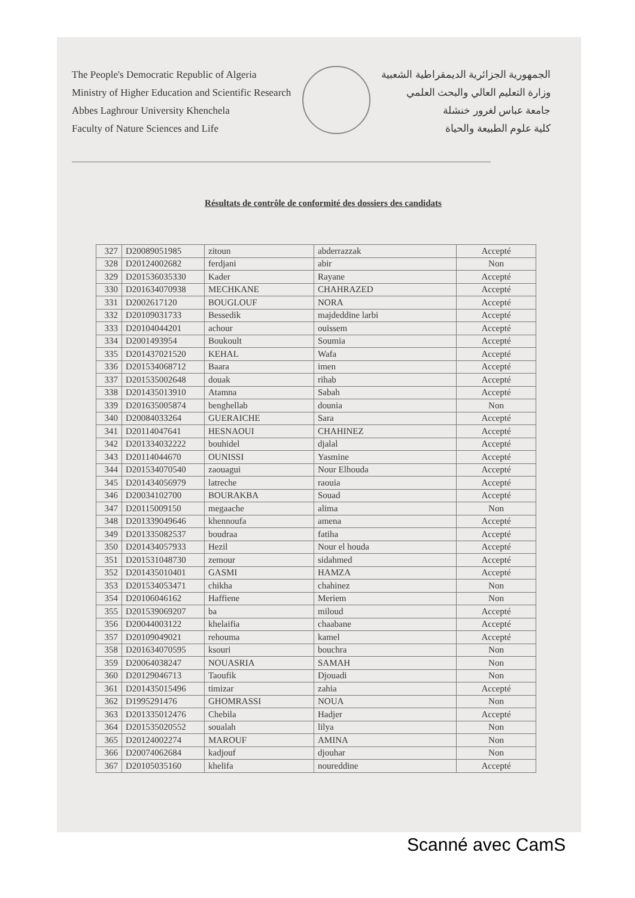The People's Democratic Republic of Algeria
Ministry of Higher Education and Scientific Research
Abbes Laghrour University Khenchela
Faculty of Nature Sciences and Life
الجمهورية الجزائرية الديمقراطية الشعبية
وزارة التعليم العالي والبحث العلمي
جامعة عباس لغرور خنشلة
كلية علوم الطبيعة والحياة
Résultats de contrôle de conformité des dossiers des candidats
| 327 | D20089051985 | zitoun | abderrazzak | Accepté |
| 328 | D20124002682 | ferdjani | abir | Non |
| 329 | D201536035330 | Kader | Rayane | Accepté |
| 330 | D201634070938 | MECHKANE | CHAHRAZED | Accepté |
| 331 | D2002617120 | BOUGLOUF | NORA | Accepté |
| 332 | D20109031733 | Bessedik | majdeddine larbi | Accepté |
| 333 | D20104044201 | achour | ouissem | Accepté |
| 334 | D2001493954 | Boukoult | Soumia | Accepté |
| 335 | D201437021520 | KEHAL | Wafa | Accepté |
| 336 | D201534068712 | Baara | imen | Accepté |
| 337 | D201535002648 | douak | rihab | Accepté |
| 338 | D201435013910 | Atamna | Sabah | Accepté |
| 339 | D201635005874 | benghellab | dounia | Non |
| 340 | D20084033264 | GUERAICHE | Sara | Accepté |
| 341 | D20114047641 | HESNAOUI | CHAHINEZ | Accepté |
| 342 | D201334032222 | bouhidel | djalal | Accepté |
| 343 | D20114044670 | OUNISSI | Yasmine | Accepté |
| 344 | D201534070540 | zaouagui | Nour Elhouda | Accepté |
| 345 | D201434056979 | latreche | raouia | Accepté |
| 346 | D20034102700 | BOURAKBA | Souad | Accepté |
| 347 | D20115009150 | megaache | alima | Non |
| 348 | D201339049646 | khennoufa | amena | Accepté |
| 349 | D201335082537 | boudraa | fatiha | Accepté |
| 350 | D201434057933 | Hezil | Nour el houda | Accepté |
| 351 | D201531048730 | zemour | sidahmed | Accepté |
| 352 | D201435010401 | GASMI | HAMZA | Accepté |
| 353 | D201534053471 | chikha | chahinez | Non |
| 354 | D20106046162 | Haffiene | Meriem | Non |
| 355 | D201539069207 | ba | miloud | Accepté |
| 356 | D20044003122 | khelaifia | chaabane | Accepté |
| 357 | D20109049021 | rehouma | kamel | Accepté |
| 358 | D201634070595 | ksouri | bouchra | Non |
| 359 | D20064038247 | NOUASRIA | SAMAH | Non |
| 360 | D20129046713 | Taoufik | Djouadi | Non |
| 361 | D201435015496 | timizar | zahia | Accepté |
| 362 | D1995291476 | GHOMRASSI | NOUA | Non |
| 363 | D201335012476 | Chebila | Hadjer | Accepté |
| 364 | D201535020552 | soualah | lilya | Non |
| 365 | D20124002274 | MAROUF | AMINA | Non |
| 366 | D20074062684 | kadjouf | djouhar | Non |
| 367 | D20105035160 | khelifa | noureddine | Accepté |
Scanné avec CamS